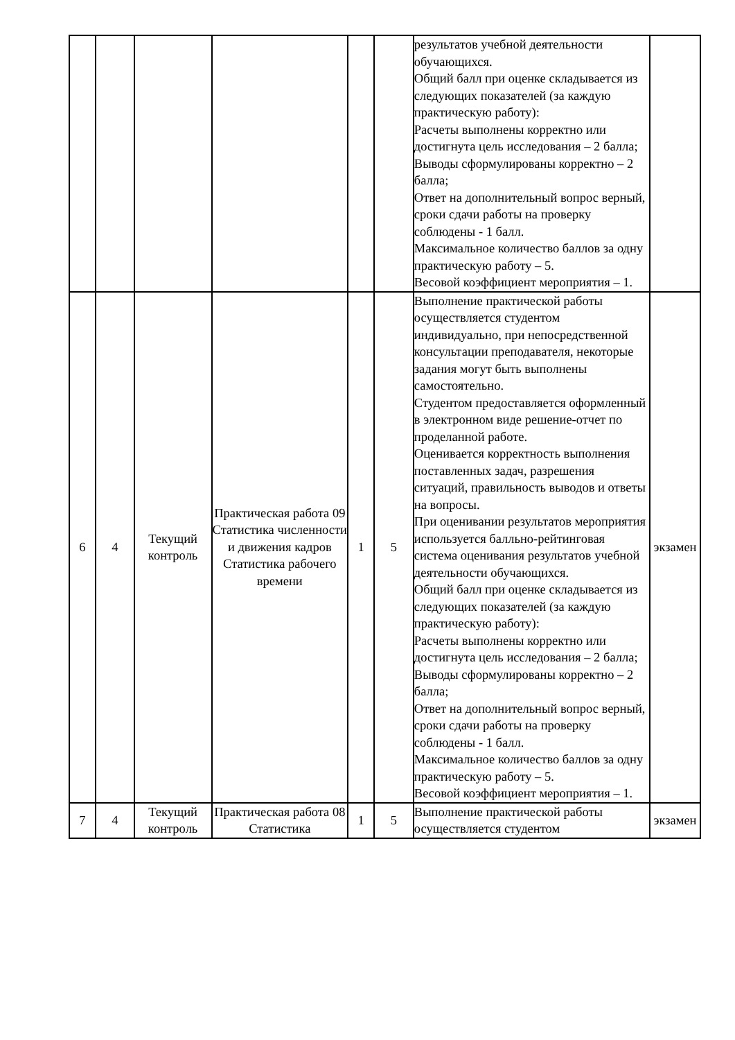| | | | | | | результатов учебной деятельности обучающихся. Общий балл при оценке складывается из следующих показателей (за каждую практическую работу): Расчеты выполнены корректно или достигнута цель исследования – 2 балла; Выводы сформулированы корректно – 2 балла; Ответ на дополнительный вопрос верный, сроки сдачи работы на проверку соблюдены - 1 балл. Максимальное количество баллов за одну практическую работу – 5. Весовой коэффициент мероприятия – 1. | |
| 6 | 4 | Текущий контроль | Практическая работа 09 Статистика численности и движения кадров Статистика рабочего времени | 1 | 5 | Выполнение практической работы осуществляется студентом индивидуально, при непосредственной консультации преподавателя, некоторые задания могут быть выполнены самостоятельно. Студентом предоставляется оформленный в электронном виде решение-отчет по проделанной работе. Оценивается корректность выполнения поставленных задач, разрешения ситуаций, правильность выводов и ответы на вопросы. При оценивании результатов мероприятия используется балльно-рейтинговая система оценивания результатов учебной деятельности обучающихся. Общий балл при оценке складывается из следующих показателей (за каждую практическую работу): Расчеты выполнены корректно или достигнута цель исследования – 2 балла; Выводы сформулированы корректно – 2 балла; Ответ на дополнительный вопрос верный, сроки сдачи работы на проверку соблюдены - 1 балл. Максимальное количество баллов за одну практическую работу – 5. Весовой коэффициент мероприятия – 1. | экзамен |
| 7 | 4 | Текущий контроль | Практическая работа 08 Статистика | 1 | 5 | Выполнение практической работы осуществляется студентом | экзамен |